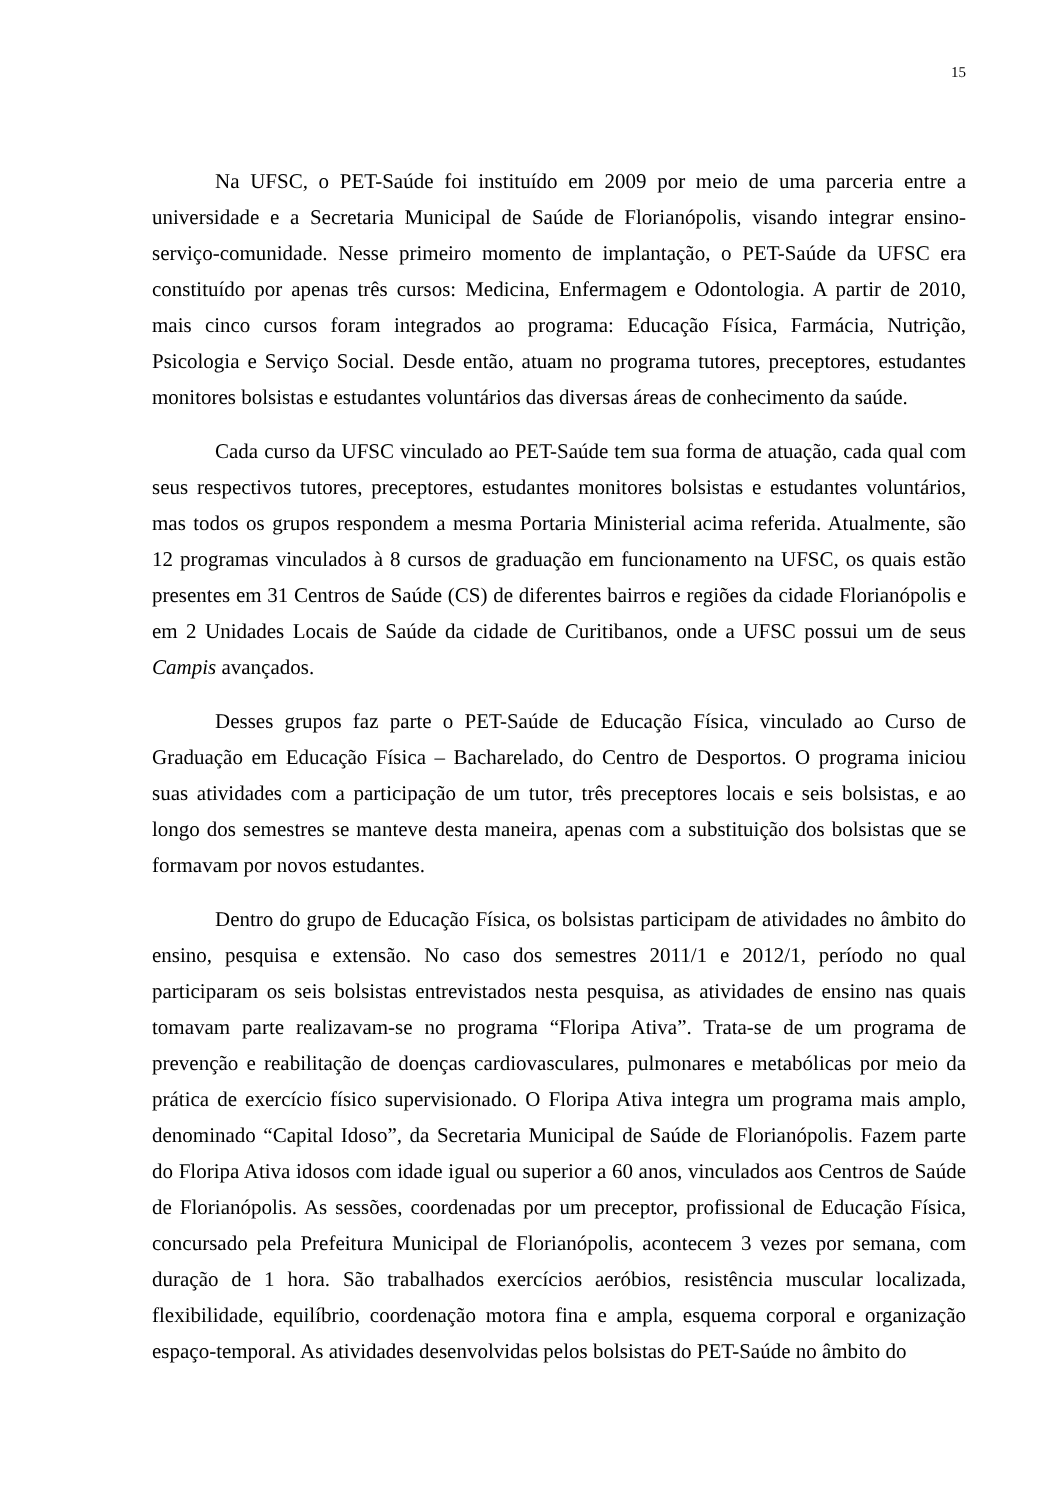15
Na UFSC, o PET-Saúde foi instituído em 2009 por meio de uma parceria entre a universidade e a Secretaria Municipal de Saúde de Florianópolis, visando integrar ensino-serviço-comunidade. Nesse primeiro momento de implantação, o PET-Saúde da UFSC era constituído por apenas três cursos: Medicina, Enfermagem e Odontologia. A partir de 2010, mais cinco cursos foram integrados ao programa: Educação Física, Farmácia, Nutrição, Psicologia e Serviço Social. Desde então, atuam no programa tutores, preceptores, estudantes monitores bolsistas e estudantes voluntários das diversas áreas de conhecimento da saúde.
Cada curso da UFSC vinculado ao PET-Saúde tem sua forma de atuação, cada qual com seus respectivos tutores, preceptores, estudantes monitores bolsistas e estudantes voluntários, mas todos os grupos respondem a mesma Portaria Ministerial acima referida. Atualmente, são 12 programas vinculados à 8 cursos de graduação em funcionamento na UFSC, os quais estão presentes em 31 Centros de Saúde (CS) de diferentes bairros e regiões da cidade Florianópolis e em 2 Unidades Locais de Saúde da cidade de Curitibanos, onde a UFSC possui um de seus Campis avançados.
Desses grupos faz parte o PET-Saúde de Educação Física, vinculado ao Curso de Graduação em Educação Física – Bacharelado, do Centro de Desportos. O programa iniciou suas atividades com a participação de um tutor, três preceptores locais e seis bolsistas, e ao longo dos semestres se manteve desta maneira, apenas com a substituição dos bolsistas que se formavam por novos estudantes.
Dentro do grupo de Educação Física, os bolsistas participam de atividades no âmbito do ensino, pesquisa e extensão. No caso dos semestres 2011/1 e 2012/1, período no qual participaram os seis bolsistas entrevistados nesta pesquisa, as atividades de ensino nas quais tomavam parte realizavam-se no programa “Floripa Ativa”. Trata-se de um programa de prevenção e reabilitação de doenças cardiovasculares, pulmonares e metabólicas por meio da prática de exercício físico supervisionado. O Floripa Ativa integra um programa mais amplo, denominado “Capital Idoso”, da Secretaria Municipal de Saúde de Florianópolis. Fazem parte do Floripa Ativa idosos com idade igual ou superior a 60 anos, vinculados aos Centros de Saúde de Florianópolis. As sessões, coordenadas por um preceptor, profissional de Educação Física, concursado pela Prefeitura Municipal de Florianópolis, acontecem 3 vezes por semana, com duração de 1 hora. São trabalhados exercícios aeróbios, resistência muscular localizada, flexibilidade, equilíbrio, coordenação motora fina e ampla, esquema corporal e organização espaço-temporal. As atividades desenvolvidas pelos bolsistas do PET-Saúde no âmbito do